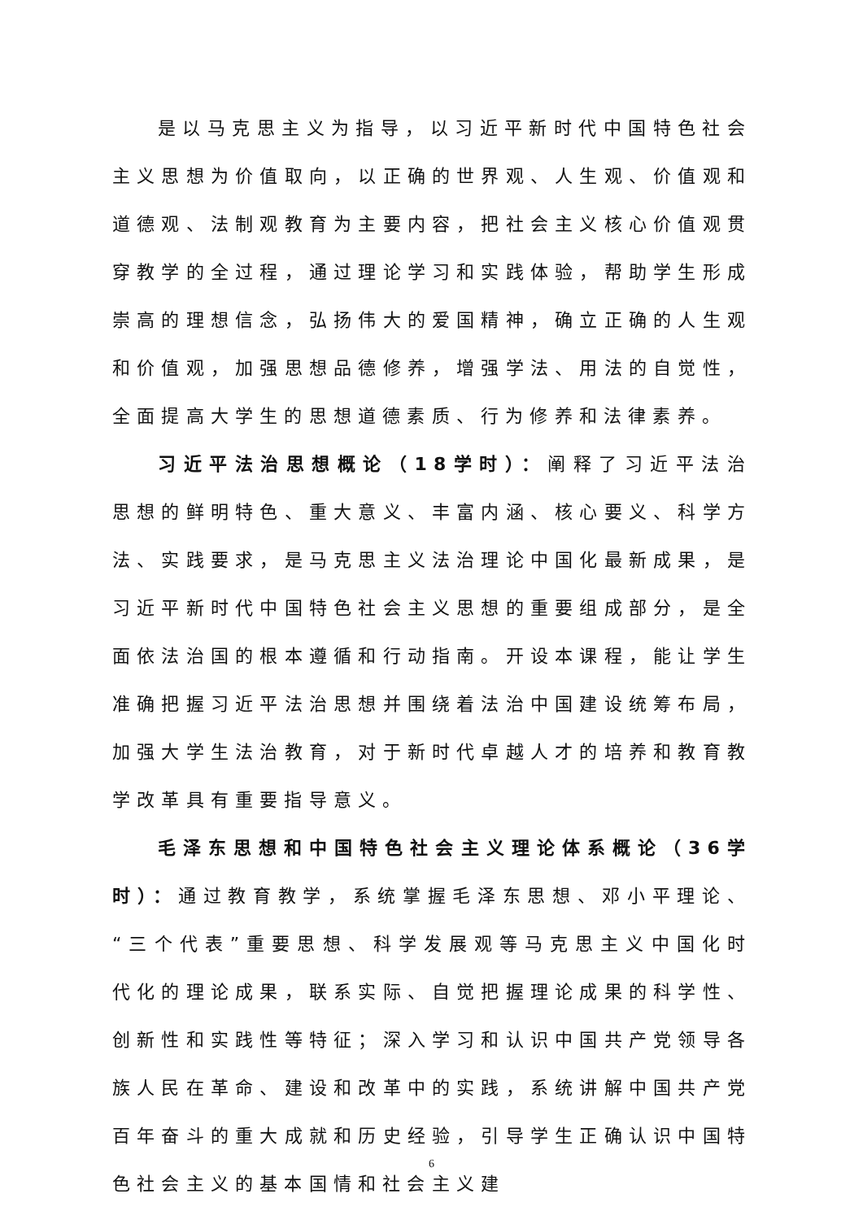是以马克思主义为指导，以习近平新时代中国特色社会主义思想为价值取向，以正确的世界观、人生观、价值观和道德观、法制观教育为主要内容，把社会主义核心价值观贯穿教学的全过程，通过理论学习和实践体验，帮助学生形成崇高的理想信念，弘扬伟大的爱国精神，确立正确的人生观和价值观，加强思想品德修养，增强学法、用法的自觉性，全面提高大学生的思想道德素质、行为修养和法律素养。
习近平法治思想概论（18学时）：阐释了习近平法治思想的鲜明特色、重大意义、丰富内涵、核心要义、科学方法、实践要求，是马克思主义法治理论中国化最新成果，是习近平新时代中国特色社会主义思想的重要组成部分，是全面依法治国的根本遵循和行动指南。开设本课程，能让学生准确把握习近平法治思想并围绕着法治中国建设统筹布局，加强大学生法治教育，对于新时代卓越人才的培养和教育教学改革具有重要指导意义。
毛泽东思想和中国特色社会主义理论体系概论（36学时）：通过教育教学，系统掌握毛泽东思想、邓小平理论、“三个代表”重要思想、科学发展观等马克思主义中国化时代化的理论成果，联系实际、自觉把握理论成果的科学性、创新性和实践性等特征；深入学习和认识中国共产党领导各族人民在革命、建设和改革中的实践，系统讲解中国共产党百年奋斗的重大成就和历史经验，引导学生正确认识中国特色社会主义的基本国情和社会主义建
6